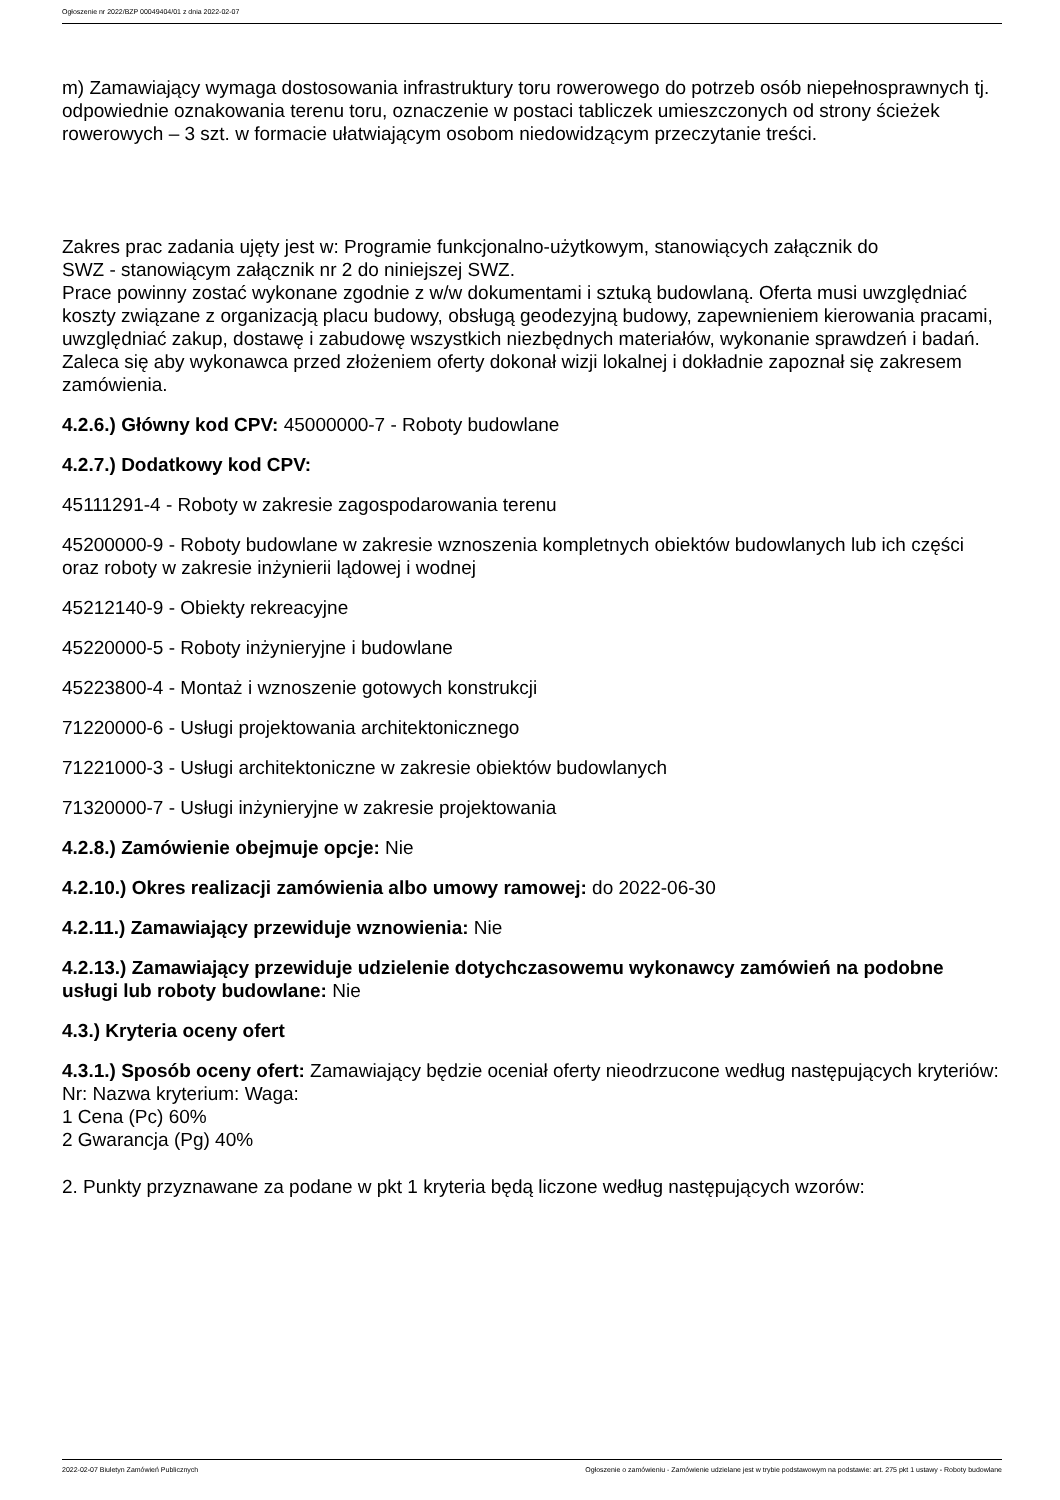Ogłoszenie nr 2022/BZP 00049404/01 z dnia 2022-02-07
m) Zamawiający wymaga dostosowania infrastruktury toru rowerowego do potrzeb osób niepełnosprawnych tj. odpowiednie oznakowania terenu toru, oznaczenie w postaci tabliczek umieszczonych od strony ścieżek rowerowych – 3 szt. w formacie ułatwiającym osobom niedowidzącym przeczytanie treści.
Zakres prac zadania ujęty jest w: Programie funkcjonalno-użytkowym, stanowiących załącznik do
SWZ - stanowiącym załącznik nr 2 do niniejszej SWZ.
Prace powinny zostać wykonane zgodnie z w/w dokumentami i sztuką budowlaną. Oferta musi uwzględniać koszty związane z organizacją placu budowy, obsługą geodezyjną budowy, zapewnieniem kierowania pracami, uwzględniać zakup, dostawę i zabudowę wszystkich niezbędnych materiałów, wykonanie sprawdzeń i badań.
Zaleca się aby wykonawca przed złożeniem oferty dokonał wizji lokalnej i dokładnie zapoznał się zakresem zamówienia.
4.2.6.) Główny kod CPV: 45000000-7 - Roboty budowlane
4.2.7.) Dodatkowy kod CPV:
45111291-4 - Roboty w zakresie zagospodarowania terenu
45200000-9 - Roboty budowlane w zakresie wznoszenia kompletnych obiektów budowlanych lub ich części oraz roboty w zakresie inżynierii lądowej i wodnej
45212140-9 - Obiekty rekreacyjne
45220000-5 - Roboty inżynieryjne i budowlane
45223800-4 - Montaż i wznoszenie gotowych konstrukcji
71220000-6 - Usługi projektowania architektonicznego
71221000-3 - Usługi architektoniczne w zakresie obiektów budowlanych
71320000-7 - Usługi inżynieryjne w zakresie projektowania
4.2.8.) Zamówienie obejmuje opcje: Nie
4.2.10.) Okres realizacji zamówienia albo umowy ramowej: do 2022-06-30
4.2.11.) Zamawiający przewiduje wznowienia: Nie
4.2.13.) Zamawiający przewiduje udzielenie dotychczasowemu wykonawcy zamówień na podobne usługi lub roboty budowlane: Nie
4.3.) Kryteria oceny ofert
4.3.1.) Sposób oceny ofert: Zamawiający będzie oceniał oferty nieodrzucone według następujących kryteriów:
Nr: Nazwa kryterium: Waga:
1 Cena (Pc) 60%
2 Gwarancja (Pg) 40%
2. Punkty przyznawane za podane w pkt 1 kryteria będą liczone według następujących wzorów:
2022-02-07 Biuletyn Zamówień Publicznych Ogłoszenie o zamówieniu - Zamówienie udzielane jest w trybie podstawowym na podstawie: art. 275 pkt 1 ustawy - Roboty budowlane